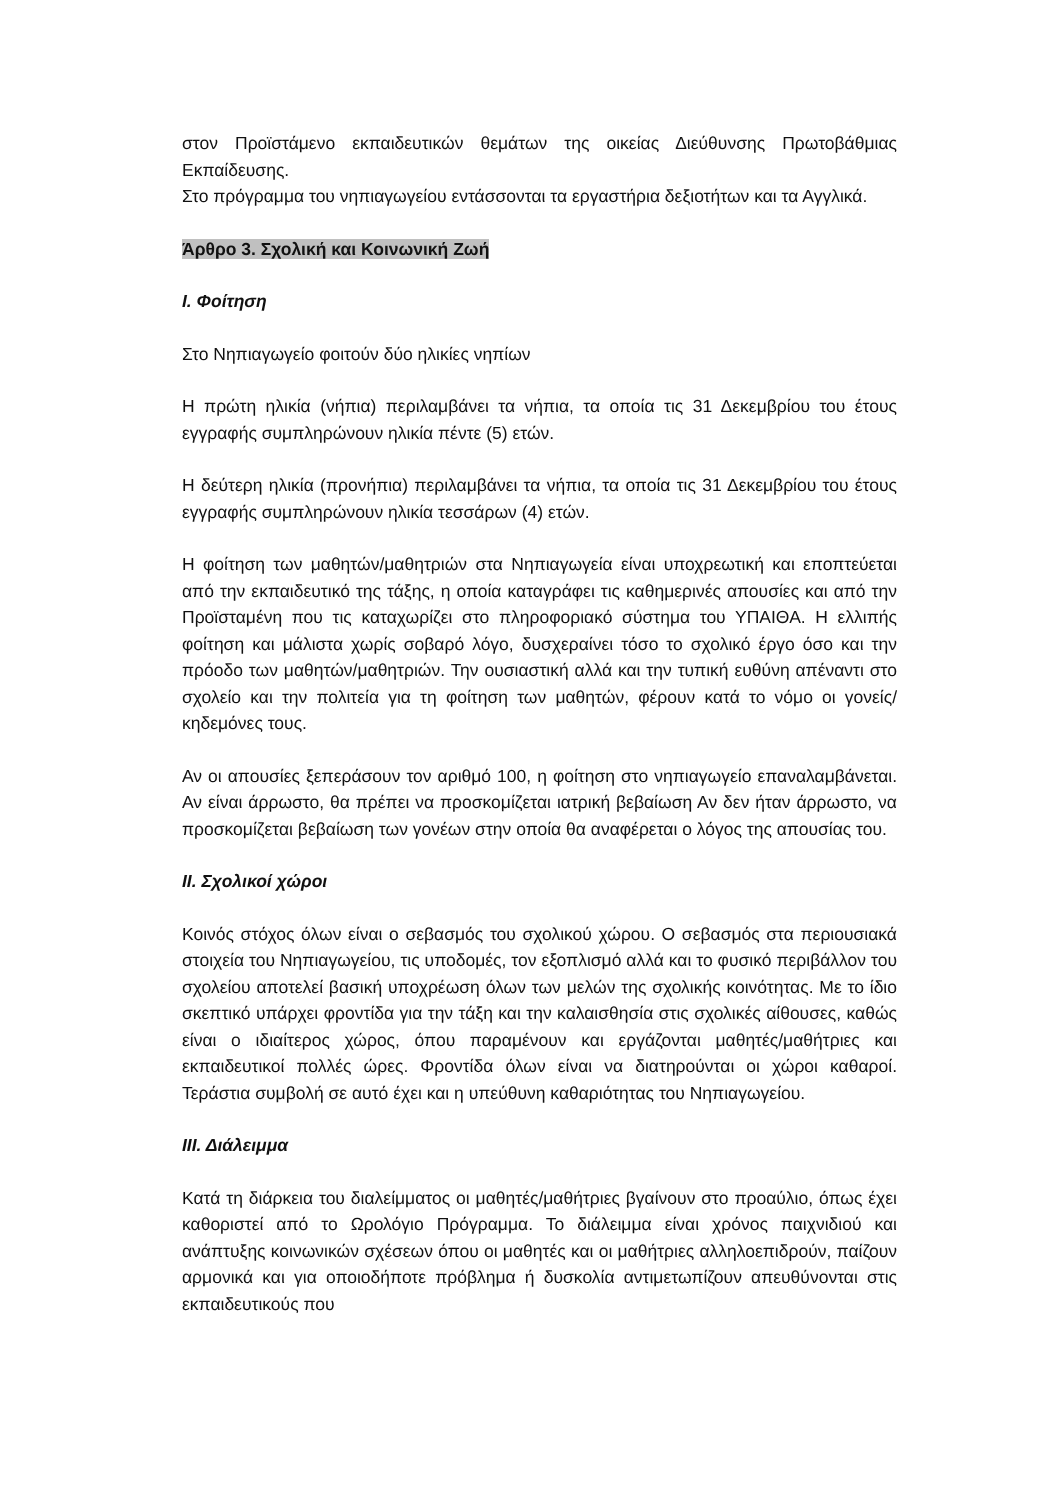στον Προϊστάμενο εκπαιδευτικών θεμάτων της οικείας Διεύθυνσης Πρωτοβάθμιας Εκπαίδευσης.
Στο πρόγραμμα του νηπιαγωγείου εντάσσονται τα εργαστήρια δεξιοτήτων και τα Αγγλικά.
Άρθρο 3. Σχολική και Κοινωνική Ζωή
Ι. Φοίτηση
Στο Νηπιαγωγείο φοιτούν δύο ηλικίες νηπίων
Η πρώτη ηλικία (νήπια) περιλαμβάνει τα νήπια, τα οποία τις 31 Δεκεμβρίου του έτους εγγραφής συμπληρώνουν ηλικία πέντε (5) ετών.
Η δεύτερη ηλικία (προνήπια) περιλαμβάνει τα νήπια, τα οποία τις 31 Δεκεμβρίου του έτους εγγραφής συμπληρώνουν ηλικία τεσσάρων (4) ετών.
Η φοίτηση των μαθητών/μαθητριών στα Νηπιαγωγεία είναι υποχρεωτική και εποπτεύεται από την εκπαιδευτικό της τάξης, η οποία καταγράφει τις καθημερινές απουσίες και από την Προϊσταμένη που τις καταχωρίζει στο πληροφοριακό σύστημα του ΥΠΑΙΘΑ. Η ελλιπής φοίτηση και μάλιστα χωρίς σοβαρό λόγο, δυσχεραίνει τόσο το σχολικό έργο όσο και την πρόοδο των μαθητών/μαθητριών. Την ουσιαστική αλλά και την τυπική ευθύνη απέναντι στο σχολείο και την πολιτεία για τη φοίτηση των μαθητών, φέρουν κατά το νόμο οι γονείς/κηδεμόνες τους.
Αν οι απουσίες ξεπεράσουν τον αριθμό 100, η φοίτηση στο νηπιαγωγείο επαναλαμβάνεται. Αν είναι άρρωστο, θα πρέπει να προσκομίζεται ιατρική βεβαίωση Αν δεν ήταν άρρωστο, να προσκομίζεται βεβαίωση των γονέων στην οποία θα αναφέρεται ο λόγος της απουσίας του.
ΙΙ. Σχολικοί χώροι
Κοινός στόχος όλων είναι ο σεβασμός του σχολικού χώρου. Ο σεβασμός στα περιουσιακά στοιχεία του Νηπιαγωγείου, τις υποδομές, τον εξοπλισμό αλλά και το φυσικό περιβάλλον του σχολείου αποτελεί βασική υποχρέωση όλων των μελών της σχολικής κοινότητας. Με το ίδιο σκεπτικό υπάρχει φροντίδα για την τάξη και την καλαισθησία στις σχολικές αίθουσες, καθώς είναι ο ιδιαίτερος χώρος, όπου παραμένουν και εργάζονται μαθητές/μαθήτριες και εκπαιδευτικοί πολλές ώρες. Φροντίδα όλων είναι να διατηρούνται οι χώροι καθαροί. Τεράστια συμβολή σε αυτό έχει και η υπεύθυνη καθαριότητας του Νηπιαγωγείου.
ΙΙΙ. Διάλειμμα
Κατά τη διάρκεια του διαλείμματος οι μαθητές/μαθήτριες βγαίνουν στο προαύλιο, όπως έχει καθοριστεί από το Ωρολόγιο Πρόγραμμα. Το διάλειμμα είναι χρόνος παιχνιδιού και ανάπτυξης κοινωνικών σχέσεων όπου οι μαθητές και οι μαθήτριες αλληλοεπιδρούν, παίζουν αρμονικά και για οποιοδήποτε πρόβλημα ή δυσκολία αντιμετωπίζουν απευθύνονται στις εκπαιδευτικούς που